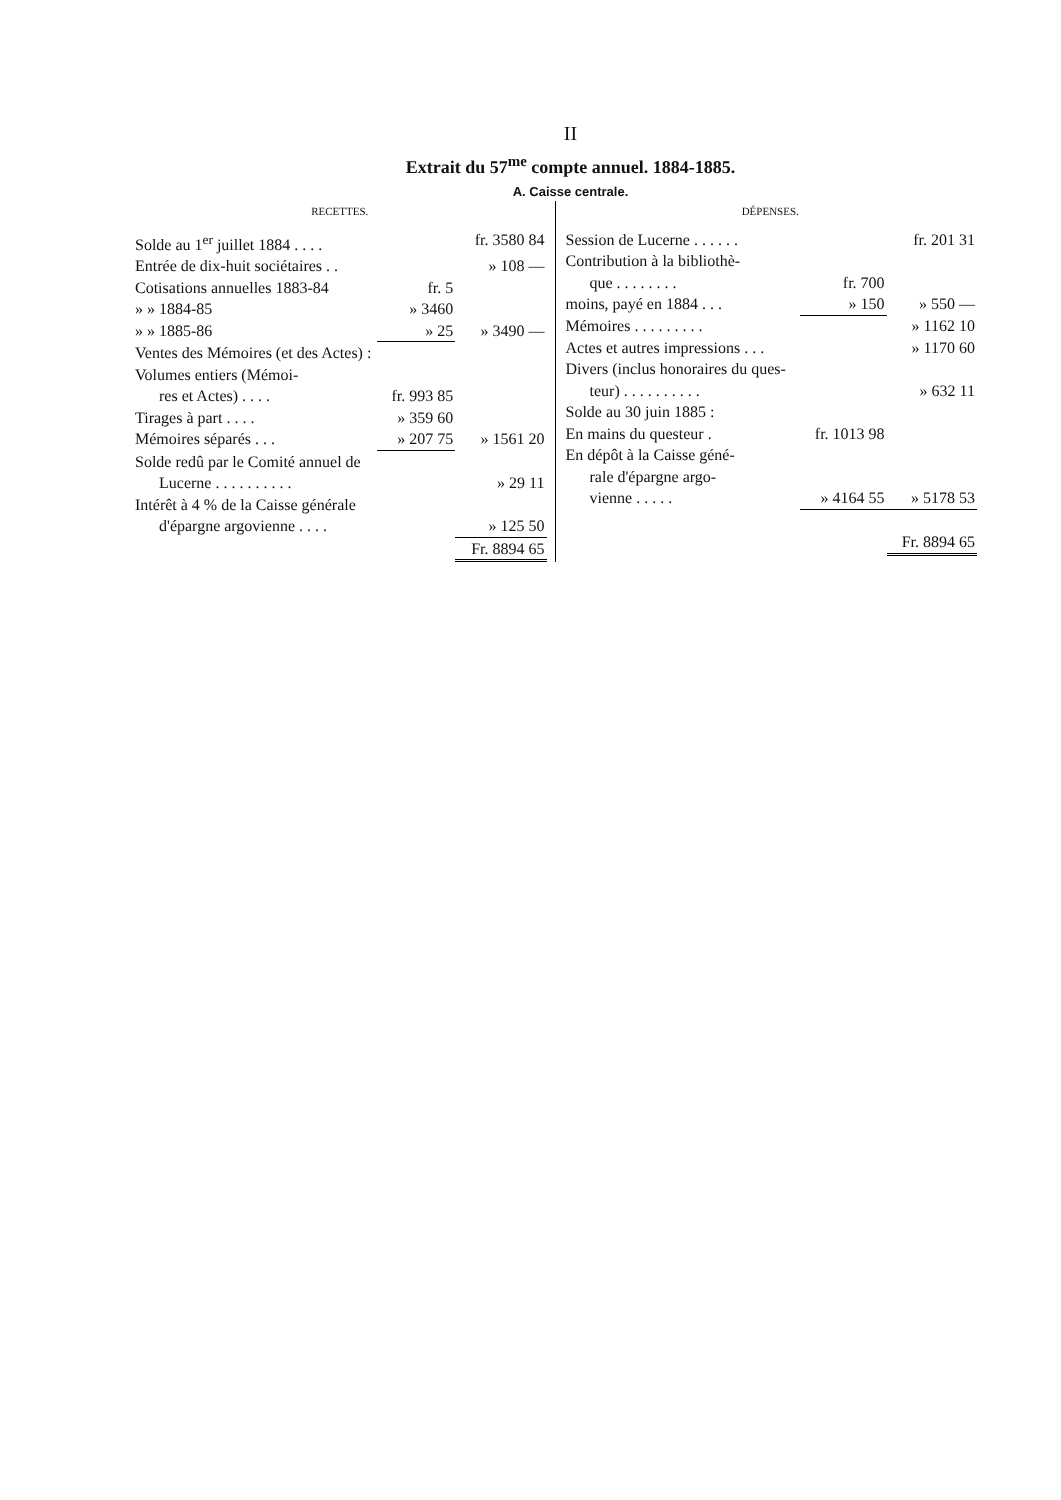II
Extrait du 57<sup>me</sup> compte annuel. 1884-1885.
A. Caisse centrale.
RECETTES.
| Solde au 1<sup>er</sup> juillet 1884 . . . . | | fr. 3580 84 |
| Entrée de dix-huit sociétaires . . | | » 108 — |
| Cotisations annuelles 1883-84 | fr. 5 | |
| » » 1884-85 | » 3460 | |
| » » 1885-86 | » 25 | » 3490 — |
| Ventes des Mémoires (et des Actes) : | | |
| Volumes entiers (Mémoi- | | |
| res et Actes) . . . . | fr. 993 85 | |
| Tirages à part . . . . | » 359 60 | |
| Mémoires séparés . . . | » 207 75 | » 1561 20 |
| Solde redû par le Comité annuel de | | |
| Lucerne . . . . . . . . . . | | » 29 11 |
| Intérêt à 4 % de la Caisse générale | | |
| d'épargne argovienne . . . . | | » 125 50 |
| | | Fr. 8894 65 |
DÉPENSES.
| Session de Lucerne . . . . . . | | fr. 201 31 |
| Contribution à la bibliothè- | | |
| que . . . . . . . . | fr. 700 | |
| moins, payé en 1884 . . . | » 150 | » 550 — |
| Mémoires . . . . . . . . . | | » 1162 10 |
| Actes et autres impressions . . . | | » 1170 60 |
| Divers (inclus honoraires du ques- | | |
| teur) . . . . . . . . . . | | » 632 11 |
| Solde au 30 juin 1885 : | | |
| En mains du questeur . | fr. 1013 98 | |
| En dépôt à la Caisse géné- | | |
| rale d'épargne argo- | | |
| vienne . . . . . | » 4164 55 | » 5178 53 |
| | | Fr. 8894 65 |